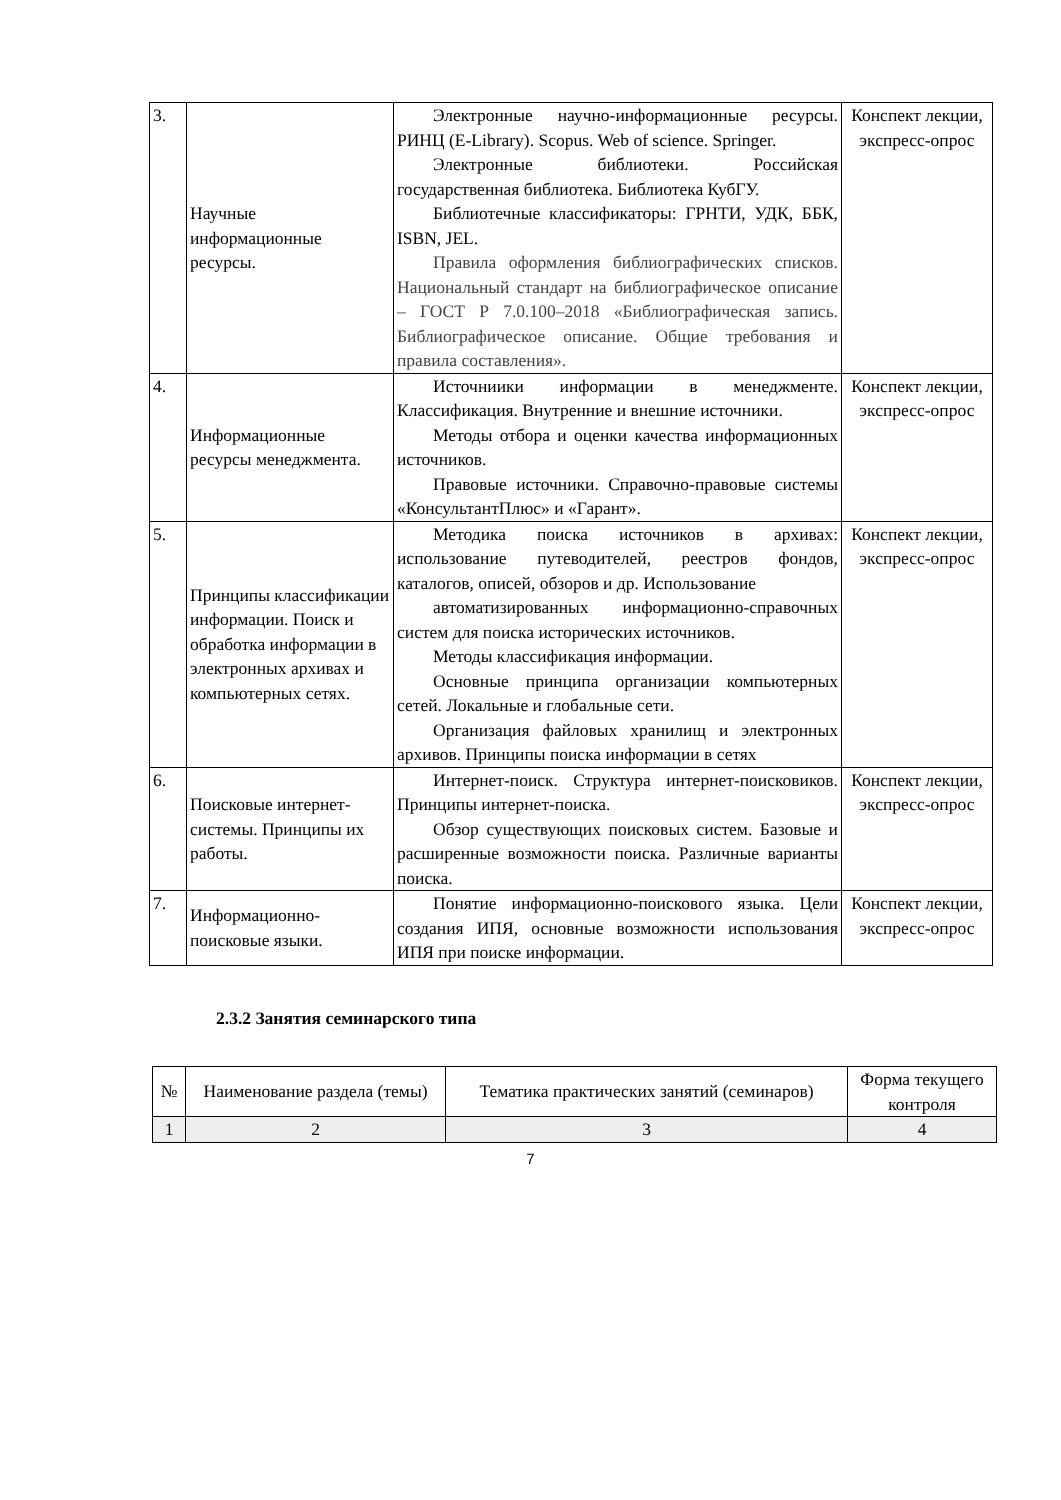| 3. | Научные информационные ресурсы. | Электронные научно-информационные ресурсы. РИНЦ (E-Library). Scopus. Web of science. Springer. Электронные библиотеки. Российская государственная библиотека. Библиотека КубГУ. Библиотечные классификаторы: ГРНТИ, УДК, ББК, ISBN, JEL. Правила оформления библиографических списков. Национальный стандарт на библиографическое описание – ГОСТ Р 7.0.100–2018 «Библиографическая запись. Библиографическое описание. Общие требования и правила составления». | Конспект лекции, экспресс-опрос |
| 4. | Информационные ресурсы менеджмента. | Источниики информации в менеджменте. Классификация. Внутренние и внешние источники. Методы отбора и оценки качества информационных источников. Правовые источники. Справочно-правовые системы «КонсультантПлюс» и «Гарант». | Конспект лекции, экспресс-опрос |
| 5. | Принципы классификации информации. Поиск и обработка информации в электронных архивах и компьютерных сетях. | Методика поиска источников в архивах: использование путеводителей, реестров фондов, каталогов, описей, обзоров и др. Использование автоматизированных информационно-справочных систем для поиска исторических источников. Методы классификация информации. Основные принципа организации компьютерных сетей. Локальные и глобальные сети. Организация файловых хранилищ и электронных архивов. Принципы поиска информации в сетях | Конспект лекции, экспресс-опрос |
| 6. | Поисковые интернет-системы. Принципы их работы. | Интернет-поиск. Структура интернет-поисковиков. Принципы интернет-поиска. Обзор существующих поисковых систем. Базовые и расширенные возможности поиска. Различные варианты поиска. | Конспект лекции, экспресс-опрос |
| 7. | Информационно-поисковые языки. | Понятие информационно-поискового языка. Цели создания ИПЯ, основные возможности использования ИПЯ при поиске информации. | Конспект лекции, экспресс-опрос |
2.3.2 Занятия семинарского типа
| № | Наименование раздела (темы) | Тематика практических занятий (семинаров) | Форма текущего контроля |
| --- | --- | --- | --- |
| 1 | 2 | 3 | 4 |
7